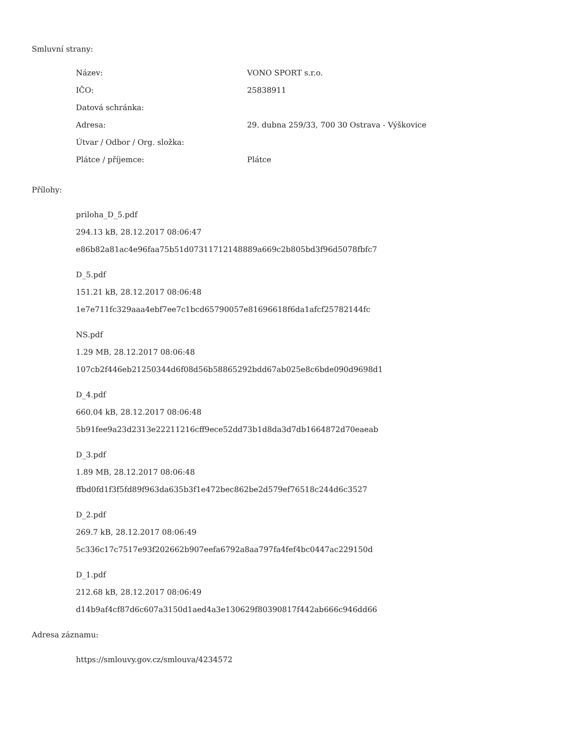Smluvní strany:
| Název: | VONO SPORT s.r.o. |
| IČO: | 25838911 |
| Datová schránka: | |
| Adresa: | 29. dubna 259/33, 700 30 Ostrava - Výškovice |
| Útvar / Odbor / Org. složka: | |
| Plátce / příjemce: | Plátce |
Přílohy:
priloha_D_5.pdf
294.13 kB, 28.12.2017 08:06:47
e86b82a81ac4e96faa75b51d07311712148889a669c2b805bd3f96d5078fbfc7
D_5.pdf
151.21 kB, 28.12.2017 08:06:48
1e7e711fc329aaa4ebf7ee7c1bcd65790057e81696618f6da1afcf25782144fc
NS.pdf
1.29 MB, 28.12.2017 08:06:48
107cb2f446eb21250344d6f08d56b58865292bdd67ab025e8c6bde090d9698d1
D_4.pdf
660.04 kB, 28.12.2017 08:06:48
5b91fee9a23d2313e22211216cff9ece52dd73b1d8da3d7db1664872d70eaeab
D_3.pdf
1.89 MB, 28.12.2017 08:06:48
ffbd0fd1f3f5fd89f963da635b3f1e472bec862be2d579ef76518c244d6c3527
D_2.pdf
269.7 kB, 28.12.2017 08:06:49
5c336c17c7517e93f202662b907eefa6792a8aa797fa4fef4bc0447ac229150d
D_1.pdf
212.68 kB, 28.12.2017 08:06:49
d14b9af4cf87d6c607a3150d1aed4a3e130629f80390817f442ab666c946dd66
Adresa záznamu:
https://smlouvy.gov.cz/smlouva/4234572